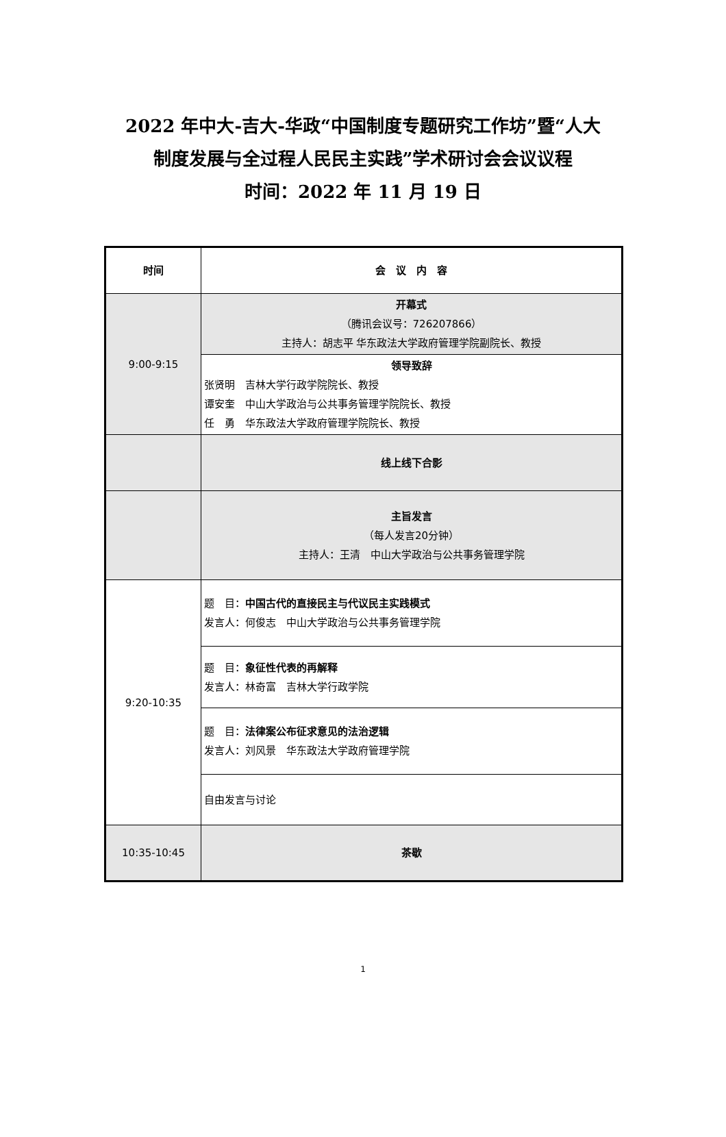2022 年中大-吉大-华政“中国制度专题研究工作坊”暨“人大
制度发展与全过程人民民主实践”学术研讨会会议议程
时间：2022 年 11 月 19 日
| 时间 | 会 议 内 容 |
| 9:00-9:15 | 开幕式 （腾讯会议号：726207866） 主持人：胡志平 华东政法大学政府管理学院副院长、教授 |
| | 领导致辞 张贤明 吉林大学行政学院院长、教授 谭安奎 中山大学政治与公共事务管理学院院长、教授 任 勇 华东政法大学政府管理学院院长、教授 |
| | 线上线下合影 |
| | 主旨发言 （每人发言20分钟） 主持人：王清 中山大学政治与公共事务管理学院 |
| 9:20-10:35 | 题 目： 中国古代的直接民主与代议民主实践模式 发言人：何俊志 中山大学政治与公共事务管理学院 |
| | 题 目： 象征性代表的再解释 发言人：林奇富 吉林大学行政学院 |
| | 题 目： 法律案公布征求意见的法治逻辑 发言人：刘风景 华东政法大学政府管理学院 |
| | 自由发言与讨论 |
| 10:35-10:45 | 茶歇 |
1